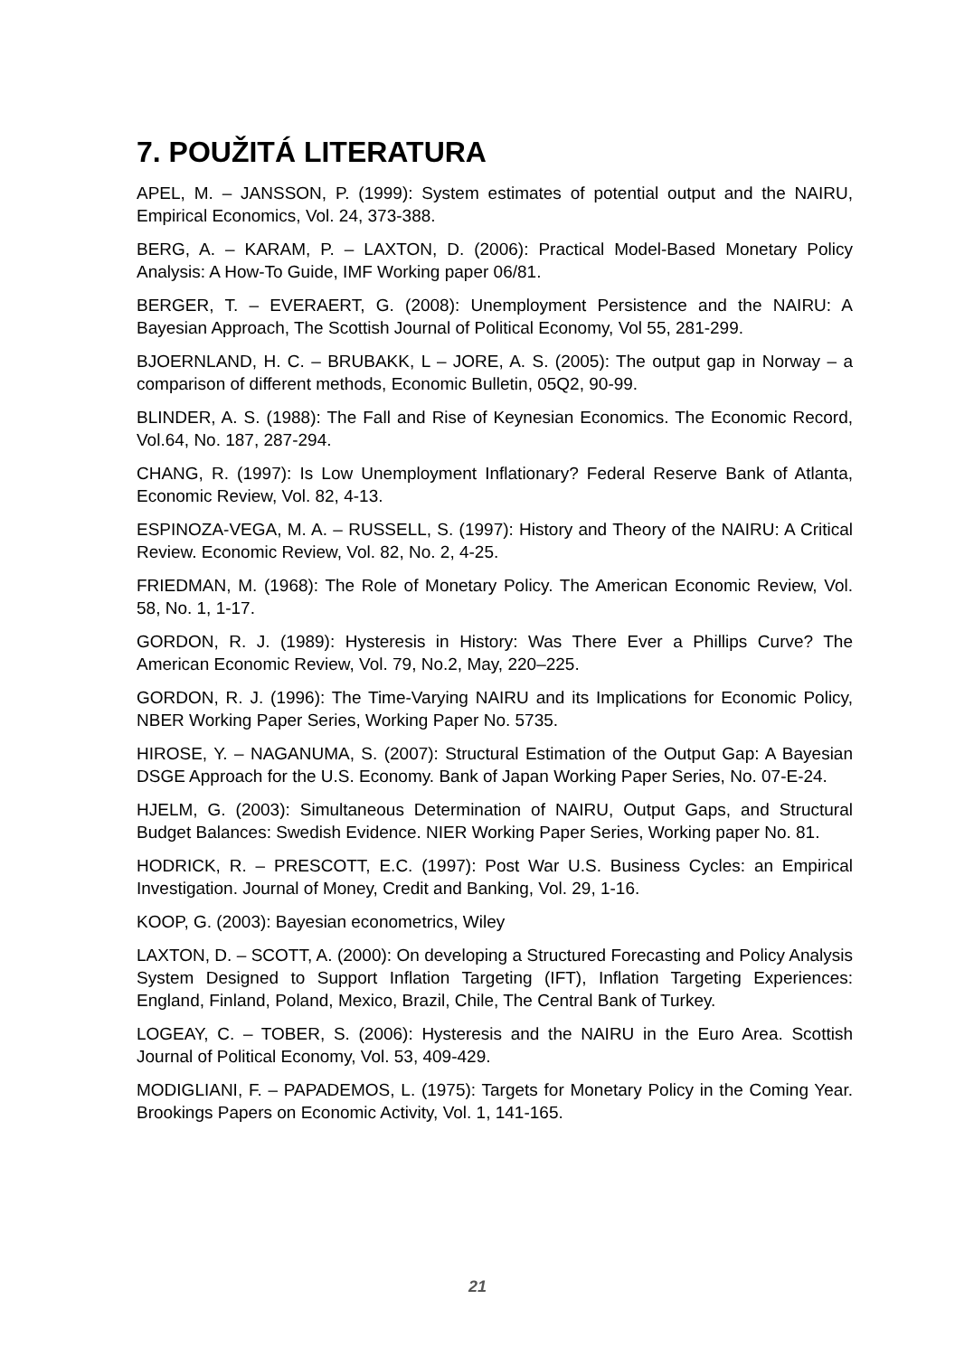7. POUŽITÁ LITERATURA
APEL, M. – JANSSON, P. (1999): System estimates of potential output and the NAIRU, Empirical Economics, Vol. 24, 373-388.
BERG, A. – KARAM, P. – LAXTON, D. (2006): Practical Model-Based Monetary Policy Analysis: A How-To Guide, IMF Working paper 06/81.
BERGER, T. – EVERAERT, G. (2008): Unemployment Persistence and the NAIRU: A Bayesian Approach, The Scottish Journal of Political Economy, Vol 55, 281-299.
BJOERNLAND, H. C. – BRUBAKK, L – JORE, A. S. (2005): The output gap in Norway – a comparison of different methods, Economic Bulletin, 05Q2, 90-99.
BLINDER, A. S. (1988): The Fall and Rise of Keynesian Economics. The Economic Record, Vol.64, No. 187, 287-294.
CHANG, R. (1997): Is Low Unemployment Inflationary? Federal Reserve Bank of Atlanta, Economic Review, Vol. 82, 4-13.
ESPINOZA-VEGA, M. A. – RUSSELL, S. (1997): History and Theory of the NAIRU: A Critical Review. Economic Review, Vol. 82, No. 2, 4-25.
FRIEDMAN, M. (1968): The Role of Monetary Policy. The American Economic Review, Vol. 58, No. 1, 1-17.
GORDON, R. J. (1989): Hysteresis in History: Was There Ever a Phillips Curve? The American Economic Review, Vol. 79, No.2, May, 220–225.
GORDON, R. J. (1996): The Time-Varying NAIRU and its Implications for Economic Policy, NBER Working Paper Series, Working Paper No. 5735.
HIROSE, Y. – NAGANUMA, S. (2007): Structural Estimation of the Output Gap: A Bayesian DSGE Approach for the U.S. Economy. Bank of Japan Working Paper Series, No. 07-E-24.
HJELM, G. (2003): Simultaneous Determination of NAIRU, Output Gaps, and Structural Budget Balances: Swedish Evidence. NIER Working Paper Series, Working paper No. 81.
HODRICK, R. – PRESCOTT, E.C. (1997): Post War U.S. Business Cycles: an Empirical Investigation. Journal of Money, Credit and Banking, Vol. 29, 1-16.
KOOP, G. (2003): Bayesian econometrics, Wiley
LAXTON, D. – SCOTT, A. (2000): On developing a Structured Forecasting and Policy Analysis System Designed to Support Inflation Targeting (IFT), Inflation Targeting Experiences: England, Finland, Poland, Mexico, Brazil, Chile, The Central Bank of Turkey.
LOGEAY, C. – TOBER, S. (2006): Hysteresis and the NAIRU in the Euro Area. Scottish Journal of Political Economy, Vol. 53, 409-429.
MODIGLIANI, F. – PAPADEMOS, L. (1975): Targets for Monetary Policy in the Coming Year. Brookings Papers on Economic Activity, Vol. 1, 141-165.
21